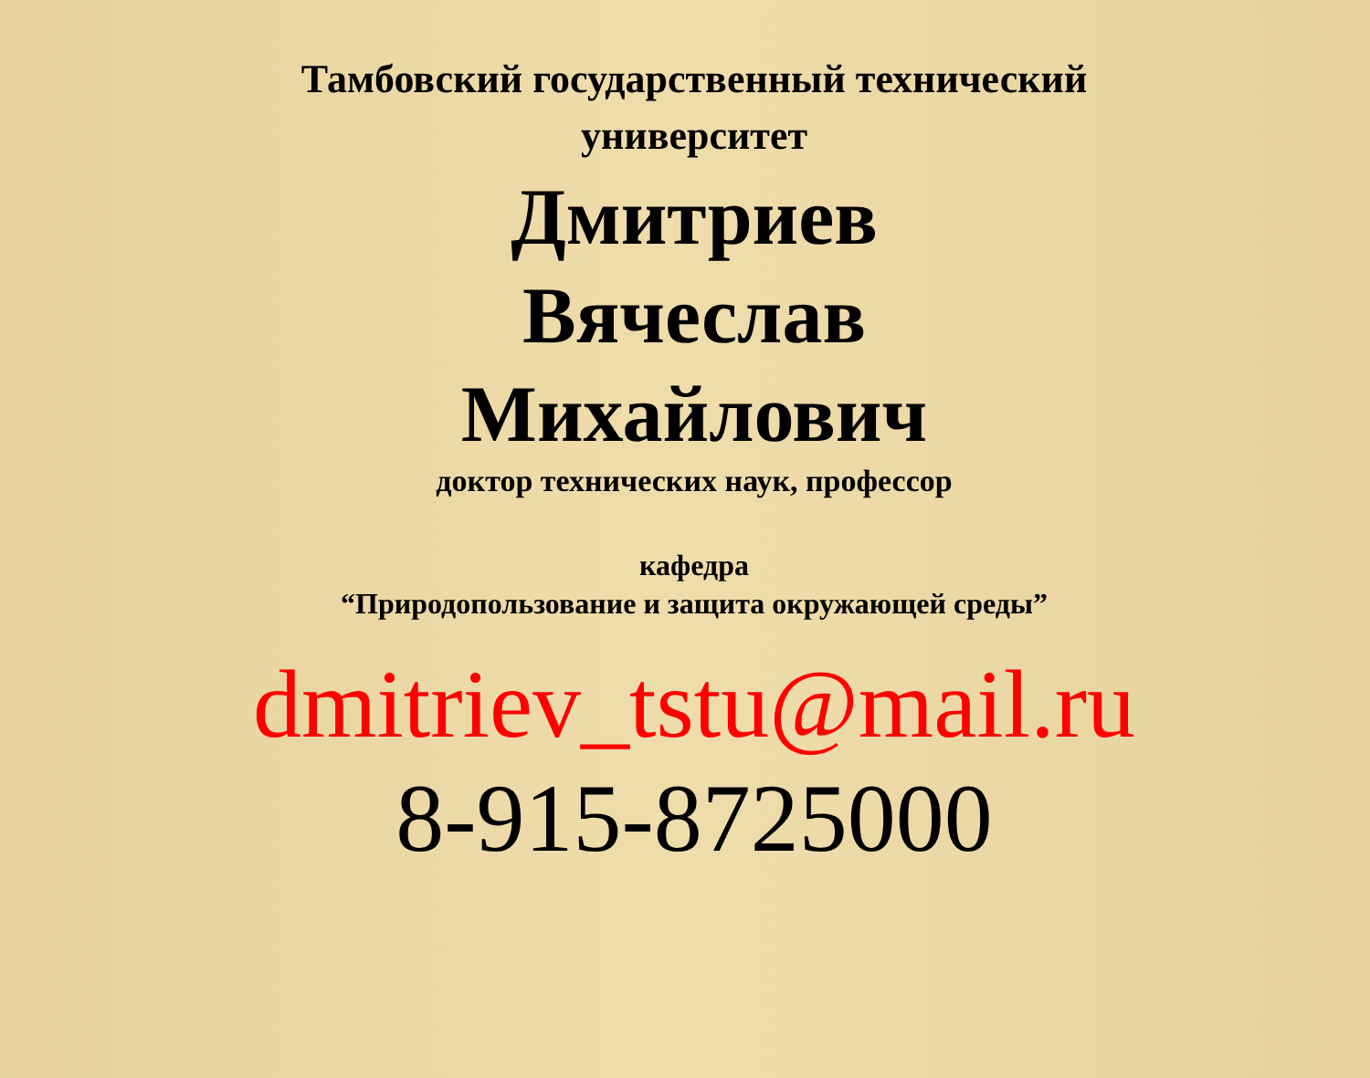Тамбовский государственный технический
университет
Дмитриев
Вячеслав
Михайлович
доктор технических наук, профессор
кафедра
“Природопользование и защита окружающей среды”
dmitriev_tstu@mail.ru
8-915-8725000